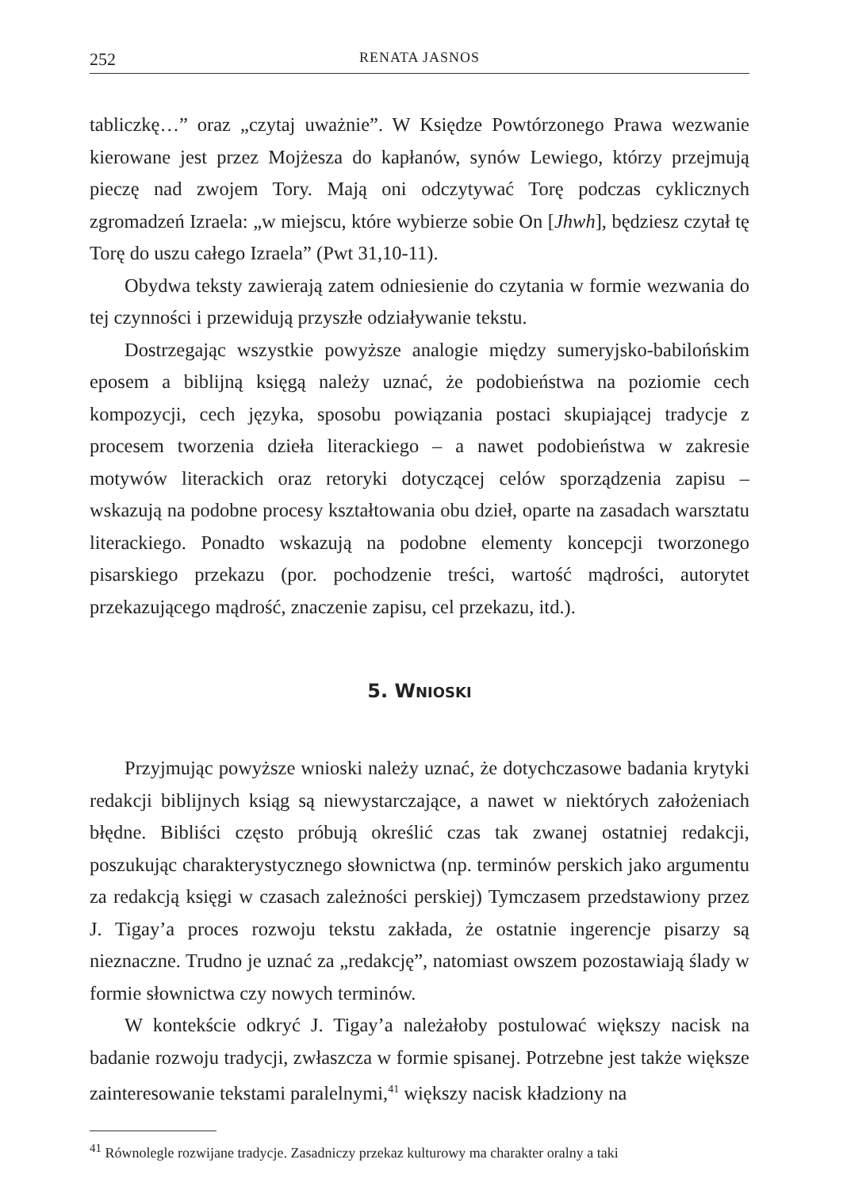252 RENATA JASNOS
tabliczkę…” oraz „czytaj uważnie”. W Księdze Powtórzonego Prawa wezwanie kierowane jest przez Mojżesza do kapłanów, synów Lewiego, którzy przejmują pieczę nad zwojem Tory. Mają oni odczytywać Torę podczas cyklicznych zgromadzeń Izraela: „w miejscu, które wybierze sobie On [Jhwh], będziesz czytał tę Torę do uszu całego Izraela” (Pwt 31,10-11).
Obydwa teksty zawierają zatem odniesienie do czytania w formie wezwania do tej czynności i przewidują przyszłe odziaływanie tekstu.
Dostrzegając wszystkie powyższe analogie między sumeryjsko-babilońskim eposem a biblijną księgą należy uznać, że podobieństwa na poziomie cech kompozycji, cech języka, sposobu powiązania postaci skupiającej tradycje z procesem tworzenia dzieła literackiego – a nawet podobieństwa w zakresie motywów literackich oraz retoryki dotyczącej celów sporządzenia zapisu – wskazują na podobne procesy kształtowania obu dzieł, oparte na zasadach warsztatu literackiego. Ponadto wskazują na podobne elementy koncepcji tworzonego pisarskiego przekazu (por. pochodzenie treści, wartość mądrości, autorytet przekazującego mądrość, znaczenie zapisu, cel przekazu, itd.).
5. WNIOSKI
Przyjmując powyższe wnioski należy uznać, że dotychczasowe badania krytyki redakcji biblijnych ksiąg są niewystarczające, a nawet w niektórych założeniach błędne. Bibliści często próbują określić czas tak zwanej ostatniej redakcji, poszukując charakterystycznego słownictwa (np. terminów perskich jako argumentu za redakcją księgi w czasach zależności perskiej) Tymczasem przedstawiony przez J. Tigay’a proces rozwoju tekstu zakłada, że ostatnie ingerencje pisarzy są nieznaczne. Trudno je uznać za „redakcję”, natomiast owszem pozostawiają ślady w formie słownictwa czy nowych terminów.
W kontekście odkryć J. Tigay’a należałoby postulować większy nacisk na badanie rozwoju tradycji, zwłaszcza w formie spisanej. Potrzebne jest także większe zainteresowanie tekstami paralelnymi,<sup>41</sup> większy nacisk kładziony na
<sup>41</sup> Równolegle rozwijane tradycje. Zasadniczy przekaz kulturowy ma charakter oralny a taki